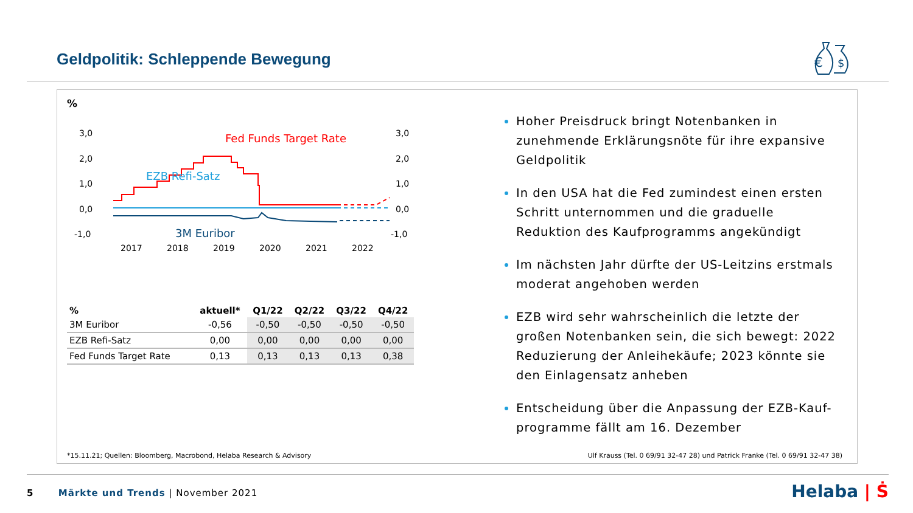Geldpolitik: Schleppende Bewegung
€
$
%
3,0
2,0
1,0
0,0
-1,0
3,0
2,0
1,0
0,0
-1,0
2017
2018
2019
2020
2021
2022
Fed Funds Target Rate
EZB Refi-Satz
3M Euribor
| % | aktuell* | Q1/22 | Q2/22 | Q3/22 | Q4/22 |
| --- | --- | --- | --- | --- | --- |
| 3M Euribor | -0,56 | -0,50 | -0,50 | -0,50 | -0,50 |
| EZB Refi-Satz | 0,00 | 0,00 | 0,00 | 0,00 | 0,00 |
| Fed Funds Target Rate | 0,13 | 0,13 | 0,13 | 0,13 | 0,38 |
Hoher Preisdruck bringt Notenbanken in zunehmende Erklärungsnöte für ihre expansive Geldpolitik
In den USA hat die Fed zumindest einen ersten Schritt unternommen und die graduelle Reduktion des Kaufprogramms angekündigt
Im nächsten Jahr dürfte der US-Leitzins erstmals moderat angehoben werden
EZB wird sehr wahrscheinlich die letzte der großen Notenbanken sein, die sich bewegt: 2022 Reduzierung der Anleihekäufe; 2023 könnte sie den Einlagensatz anheben
Entscheidung über die Anpassung der EZB-Kauf-programme fällt am 16. Dezember
*15.11.21; Quellen: Bloomberg, Macrobond, Helaba Research & Advisory
Ulf Krauss (Tel. 0 69/91 32-47 28) und Patrick Franke (Tel. 0 69/91 32-47 38)
5 Märkte und Trends | November 2021
Helaba | Ṡ